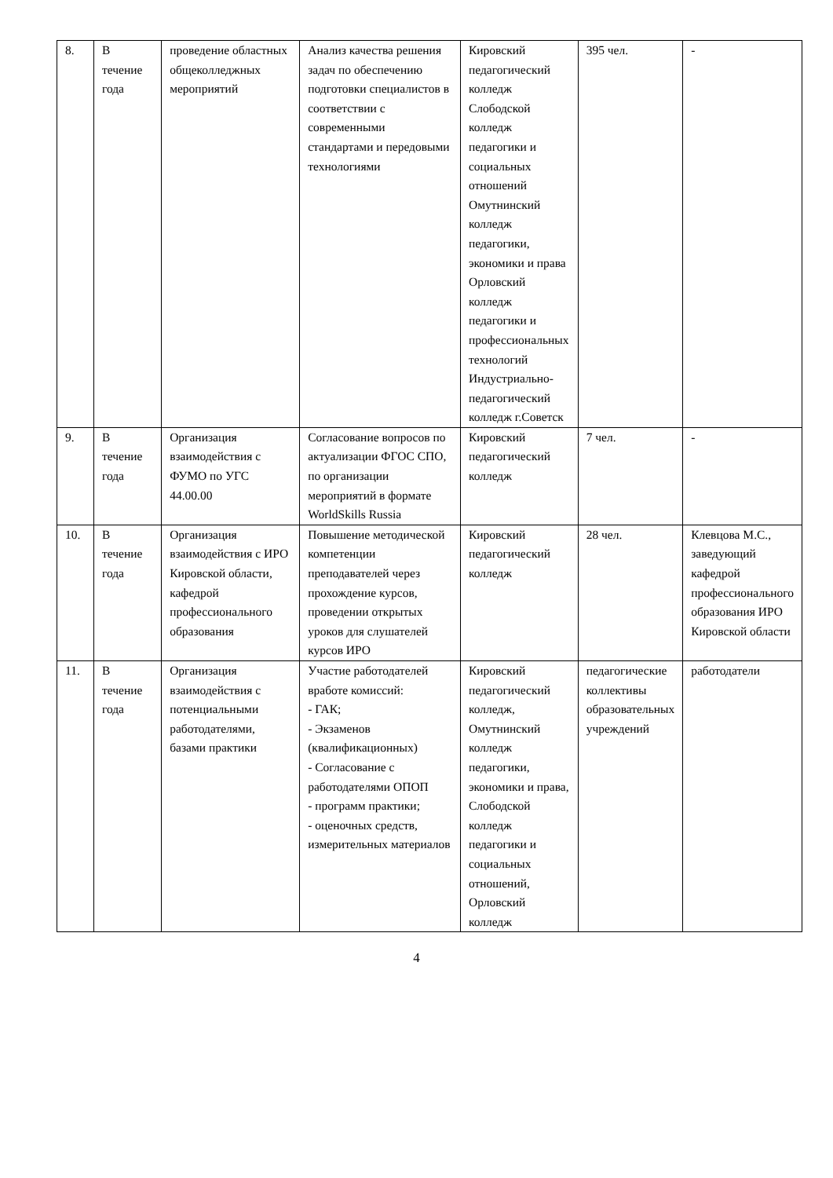| 8. | В течение года | проведение областных общеколледжных мероприятий | Анализ качества решения задач по обеспечению подготовки специалистов в соответствии с современными стандартами и передовыми технологиями | Кировский педагогический колледж Слободской колледж педагогики и социальных отношений Омутнинский колледж педагогики, экономики и права Орловский колледж педагогики и профессиональных технологий Индустриально-педагогический колледж г.Советск | 395 чел. | - |
| 9. | В течение года | Организация взаимодействия с ФУМО по УГС 44.00.00 | Согласование вопросов по актуализации ФГОС СПО, по организации мероприятий в формате WorldSkills Russia | Кировский педагогический колледж | 7 чел. | - |
| 10. | В течение года | Организация взаимодействия с ИРО Кировской области, кафедрой профессионального образования | Повышение методической компетенции преподавателей через прохождение курсов, проведении открытых уроков для слушателей курсов ИРО | Кировский педагогический колледж | 28 чел. | Клевцова М.С., заведующий кафедрой профессионального образования ИРО Кировской области |
| 11. | В течение года | Организация взаимодействия с потенциальными работодателями, базами практики | Участие работодателей вработе комиссий: - ГАК; - Экзаменов (квалификационных) - Согласование с работодателями ОПОП - программ практики; - оценочных средств, измерительных материалов | Кировский педагогический колледж, Омутнинский колледж педагогики, экономики и права, Слободской колледж педагогики и социальных отношений, Орловский колледж | педагогические коллективы образовательных учреждений | работодатели |
4